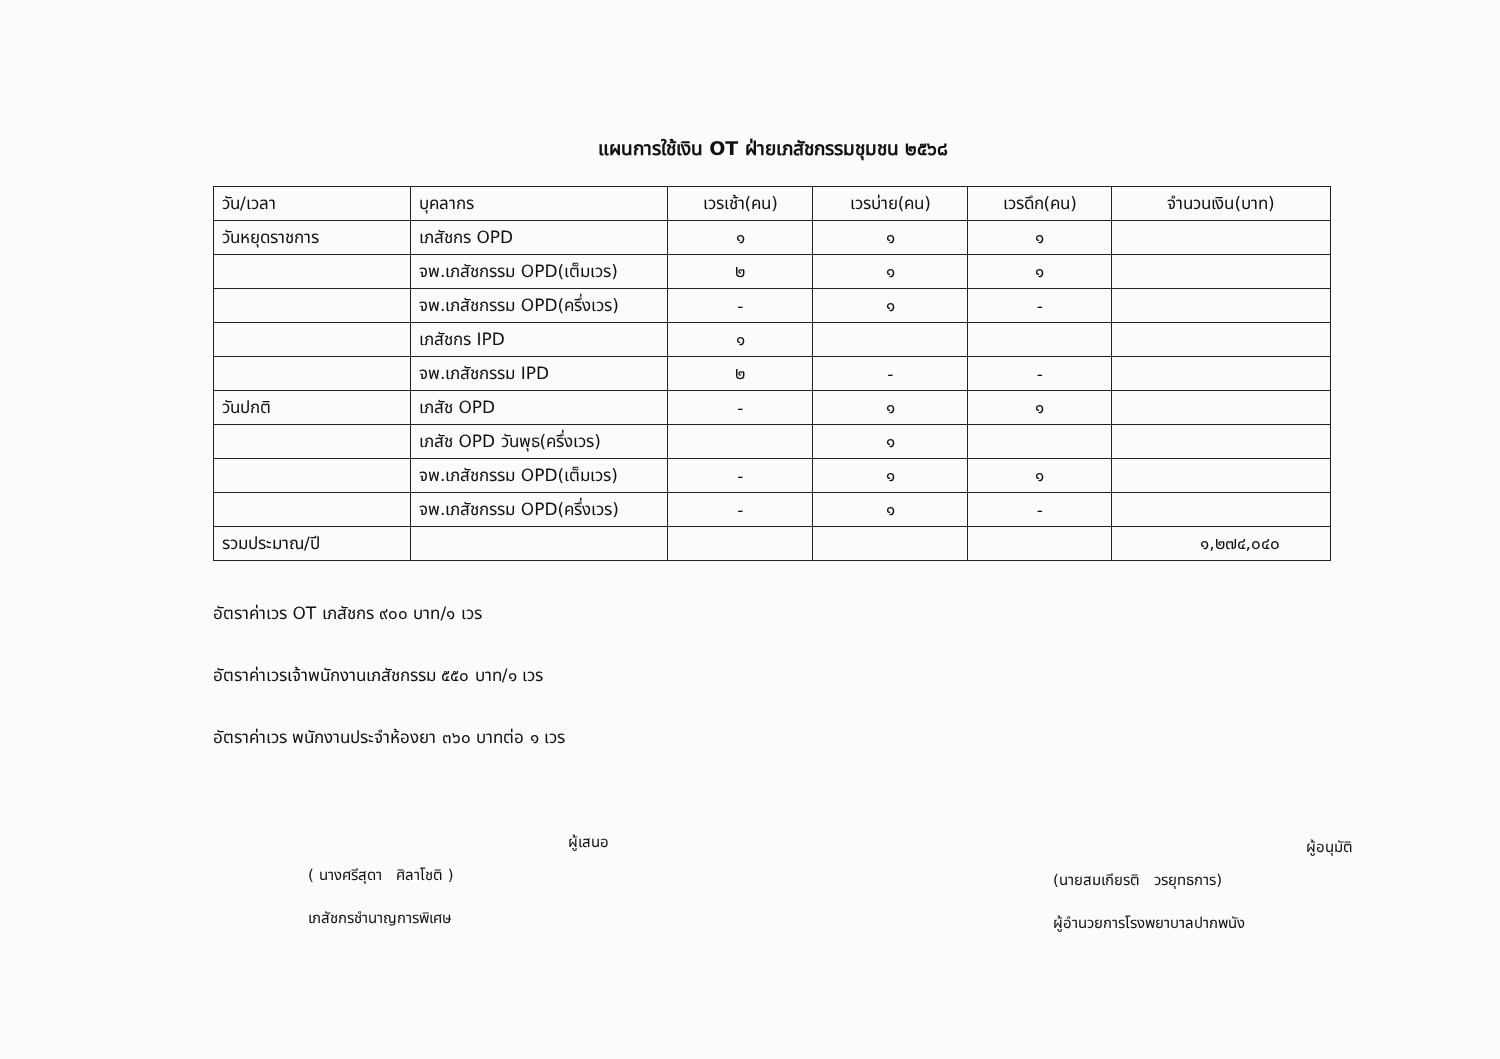แผนการใช้เงิน OT ฝ่ายเภสัชกรรมชุมชน ๒๕๖๘
| วัน/เวลา | บุคลากร | เวรเช้า(คน) | เวรบ่าย(คน) | เวรดึก(คน) | จำนวนเงิน(บาท) |
| วันหยุดราชการ | เภสัชกร OPD | ๑ | ๑ | ๑ | |
| | จพ.เภสัชกรรม OPD(เต็มเวร) | ๒ | ๑ | ๑ | |
| | จพ.เภสัชกรรม OPD(ครึ่งเวร) | - | ๑ | - | |
| | เภสัชกร IPD | ๑ | | | |
| | จพ.เภสัชกรรม IPD | ๒ | - | - | |
| วันปกติ | เภสัช OPD | - | ๑ | ๑ | |
| | เภสัช OPD วันพุธ(ครึ่งเวร) | | ๑ | | |
| | จพ.เภสัชกรรม OPD(เต็มเวร) | - | ๑ | ๑ | |
| | จพ.เภสัชกรรม OPD(ครึ่งเวร) | - | ๑ | - | |
| รวมประมาณ/ปี | | | | | ๑,๒๗๔,๐๔๐ |
อัตราค่าเวร OT เภสัชกร ๙๐๐ บาท/๑ เวร
อัตราค่าเวรเจ้าพนักงานเภสัชกรรม ๕๕๐ บาท/๑ เวร
อัตราค่าเวร พนักงานประจำห้องยา ๓๖๐ บาทต่อ ๑ เวร
ผู้เสนอ
( นางศรีสุดา ศิลาโชติ )
เภสัชกรชำนาญการพิเศษ
ผู้อนุมัติ
(นายสมเกียรติ วรยุทธการ)
ผู้อำนวยการโรงพยาบาลปากพนัง